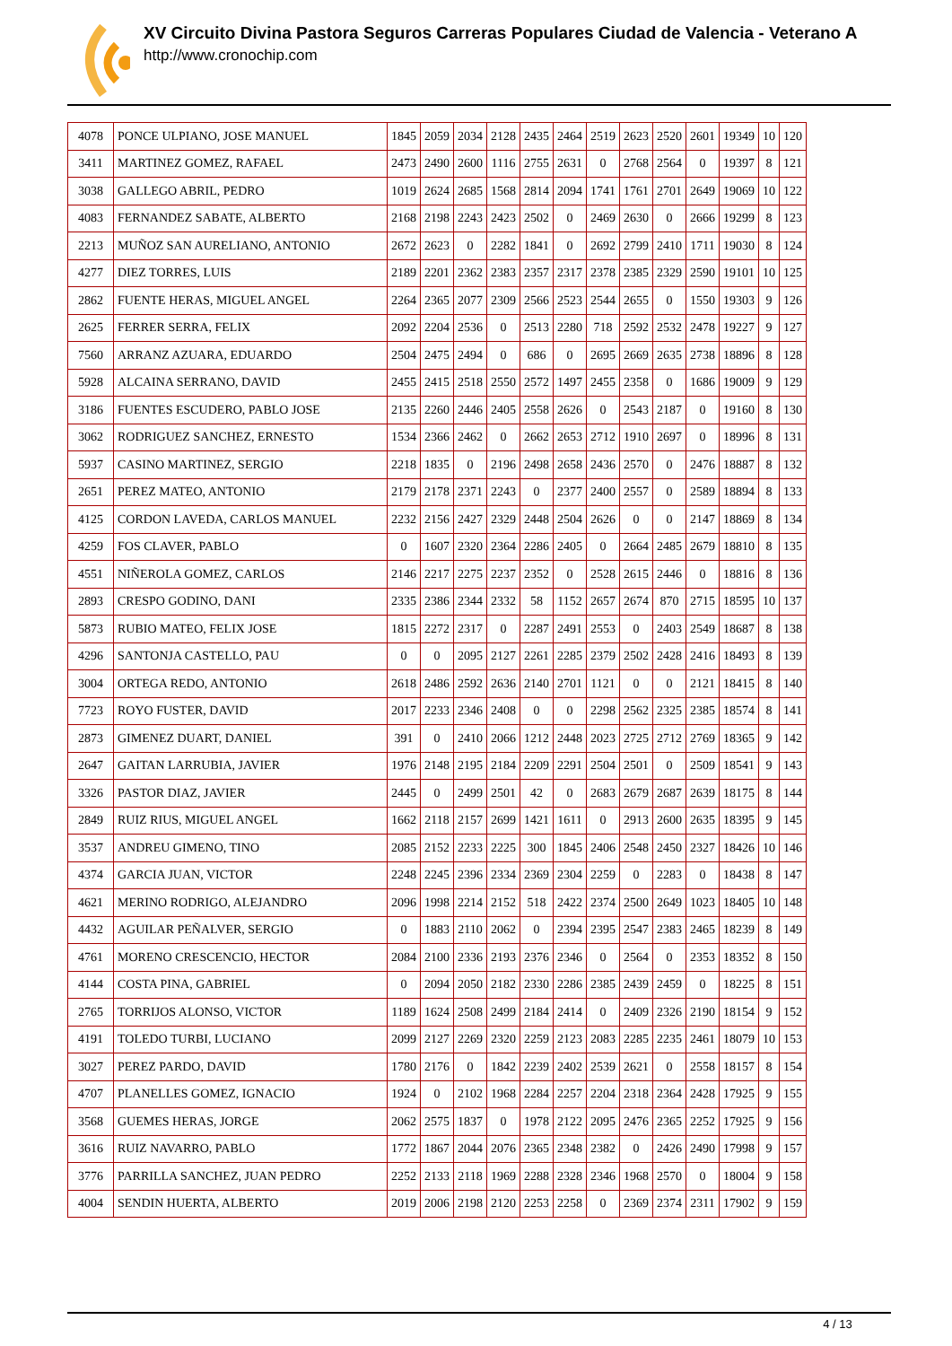XV Circuito Divina Pastora Seguros Carreras Populares Ciudad de Valencia - Veterano A
http://www.cronochip.com
| 4078 | PONCE ULPIANO, JOSE MANUEL | 1845 | 2059 | 2034 | 2128 | 2435 | 2464 | 2519 | 2623 | 2520 | 2601 | 19349 | 10 | 120 |
| 3411 | MARTINEZ GOMEZ, RAFAEL | 2473 | 2490 | 2600 | 1116 | 2755 | 2631 | 0 | 2768 | 2564 | 0 | 19397 | 8 | 121 |
| 3038 | GALLEGO ABRIL, PEDRO | 1019 | 2624 | 2685 | 1568 | 2814 | 2094 | 1741 | 1761 | 2701 | 2649 | 19069 | 10 | 122 |
| 4083 | FERNANDEZ SABATE, ALBERTO | 2168 | 2198 | 2243 | 2423 | 2502 | 0 | 2469 | 2630 | 0 | 2666 | 19299 | 8 | 123 |
| 2213 | MUÑOZ SAN AURELIANO, ANTONIO | 2672 | 2623 | 0 | 2282 | 1841 | 0 | 2692 | 2799 | 2410 | 1711 | 19030 | 8 | 124 |
| 4277 | DIEZ TORRES, LUIS | 2189 | 2201 | 2362 | 2383 | 2357 | 2317 | 2378 | 2385 | 2329 | 2590 | 19101 | 10 | 125 |
| 2862 | FUENTE HERAS, MIGUEL ANGEL | 2264 | 2365 | 2077 | 2309 | 2566 | 2523 | 2544 | 2655 | 0 | 1550 | 19303 | 9 | 126 |
| 2625 | FERRER SERRA, FELIX | 2092 | 2204 | 2536 | 0 | 2513 | 2280 | 718 | 2592 | 2532 | 2478 | 19227 | 9 | 127 |
| 7560 | ARRANZ AZUARA, EDUARDO | 2504 | 2475 | 2494 | 0 | 686 | 0 | 2695 | 2669 | 2635 | 2738 | 18896 | 8 | 128 |
| 5928 | ALCAINA SERRANO, DAVID | 2455 | 2415 | 2518 | 2550 | 2572 | 1497 | 2455 | 2358 | 0 | 1686 | 19009 | 9 | 129 |
| 3186 | FUENTES ESCUDERO, PABLO JOSE | 2135 | 2260 | 2446 | 2405 | 2558 | 2626 | 0 | 2543 | 2187 | 0 | 19160 | 8 | 130 |
| 3062 | RODRIGUEZ SANCHEZ, ERNESTO | 1534 | 2366 | 2462 | 0 | 2662 | 2653 | 2712 | 1910 | 2697 | 0 | 18996 | 8 | 131 |
| 5937 | CASINO MARTINEZ, SERGIO | 2218 | 1835 | 0 | 2196 | 2498 | 2658 | 2436 | 2570 | 0 | 2476 | 18887 | 8 | 132 |
| 2651 | PEREZ MATEO, ANTONIO | 2179 | 2178 | 2371 | 2243 | 0 | 2377 | 2400 | 2557 | 0 | 2589 | 18894 | 8 | 133 |
| 4125 | CORDON LAVEDA, CARLOS MANUEL | 2232 | 2156 | 2427 | 2329 | 2448 | 2504 | 2626 | 0 | 0 | 2147 | 18869 | 8 | 134 |
| 4259 | FOS CLAVER, PABLO | 0 | 1607 | 2320 | 2364 | 2286 | 2405 | 0 | 2664 | 2485 | 2679 | 18810 | 8 | 135 |
| 4551 | NIÑEROLA GOMEZ, CARLOS | 2146 | 2217 | 2275 | 2237 | 2352 | 0 | 2528 | 2615 | 2446 | 0 | 18816 | 8 | 136 |
| 2893 | CRESPO GODINO, DANI | 2335 | 2386 | 2344 | 2332 | 58 | 1152 | 2657 | 2674 | 870 | 2715 | 18595 | 10 | 137 |
| 5873 | RUBIO MATEO, FELIX JOSE | 1815 | 2272 | 2317 | 0 | 2287 | 2491 | 2553 | 0 | 2403 | 2549 | 18687 | 8 | 138 |
| 4296 | SANTONJA CASTELLO, PAU | 0 | 0 | 2095 | 2127 | 2261 | 2285 | 2379 | 2502 | 2428 | 2416 | 18493 | 8 | 139 |
| 3004 | ORTEGA REDO, ANTONIO | 2618 | 2486 | 2592 | 2636 | 2140 | 2701 | 1121 | 0 | 0 | 2121 | 18415 | 8 | 140 |
| 7723 | ROYO FUSTER, DAVID | 2017 | 2233 | 2346 | 2408 | 0 | 0 | 2298 | 2562 | 2325 | 2385 | 18574 | 8 | 141 |
| 2873 | GIMENEZ DUART, DANIEL | 391 | 0 | 2410 | 2066 | 1212 | 2448 | 2023 | 2725 | 2712 | 2769 | 18365 | 9 | 142 |
| 2647 | GAITAN LARRUBIA, JAVIER | 1976 | 2148 | 2195 | 2184 | 2209 | 2291 | 2504 | 2501 | 0 | 2509 | 18541 | 9 | 143 |
| 3326 | PASTOR DIAZ, JAVIER | 2445 | 0 | 2499 | 2501 | 42 | 0 | 2683 | 2679 | 2687 | 2639 | 18175 | 8 | 144 |
| 2849 | RUIZ RIUS, MIGUEL ANGEL | 1662 | 2118 | 2157 | 2699 | 1421 | 1611 | 0 | 2913 | 2600 | 2635 | 18395 | 9 | 145 |
| 3537 | ANDREU GIMENO, TINO | 2085 | 2152 | 2233 | 2225 | 300 | 1845 | 2406 | 2548 | 2450 | 2327 | 18426 | 10 | 146 |
| 4374 | GARCIA JUAN, VICTOR | 2248 | 2245 | 2396 | 2334 | 2369 | 2304 | 2259 | 0 | 2283 | 0 | 18438 | 8 | 147 |
| 4621 | MERINO RODRIGO, ALEJANDRO | 2096 | 1998 | 2214 | 2152 | 518 | 2422 | 2374 | 2500 | 2649 | 1023 | 18405 | 10 | 148 |
| 4432 | AGUILAR PEÑALVER, SERGIO | 0 | 1883 | 2110 | 2062 | 0 | 2394 | 2395 | 2547 | 2383 | 2465 | 18239 | 8 | 149 |
| 4761 | MORENO CRESCENCIO, HECTOR | 2084 | 2100 | 2336 | 2193 | 2376 | 2346 | 0 | 2564 | 0 | 2353 | 18352 | 8 | 150 |
| 4144 | COSTA PINA, GABRIEL | 0 | 2094 | 2050 | 2182 | 2330 | 2286 | 2385 | 2439 | 2459 | 0 | 18225 | 8 | 151 |
| 2765 | TORRIJOS ALONSO, VICTOR | 1189 | 1624 | 2508 | 2499 | 2184 | 2414 | 0 | 2409 | 2326 | 2190 | 18154 | 9 | 152 |
| 4191 | TOLEDO TURBI, LUCIANO | 2099 | 2127 | 2269 | 2320 | 2259 | 2123 | 2083 | 2285 | 2235 | 2461 | 18079 | 10 | 153 |
| 3027 | PEREZ PARDO, DAVID | 1780 | 2176 | 0 | 1842 | 2239 | 2402 | 2539 | 2621 | 0 | 2558 | 18157 | 8 | 154 |
| 4707 | PLANELLES GOMEZ, IGNACIO | 1924 | 0 | 2102 | 1968 | 2284 | 2257 | 2204 | 2318 | 2364 | 2428 | 17925 | 9 | 155 |
| 3568 | GUEMES HERAS, JORGE | 2062 | 2575 | 1837 | 0 | 1978 | 2122 | 2095 | 2476 | 2365 | 2252 | 17925 | 9 | 156 |
| 3616 | RUIZ NAVARRO, PABLO | 1772 | 1867 | 2044 | 2076 | 2365 | 2348 | 2382 | 0 | 2426 | 2490 | 17998 | 9 | 157 |
| 3776 | PARRILLA SANCHEZ, JUAN PEDRO | 2252 | 2133 | 2118 | 1969 | 2288 | 2328 | 2346 | 1968 | 2570 | 0 | 18004 | 9 | 158 |
| 4004 | SENDIN HUERTA, ALBERTO | 2019 | 2006 | 2198 | 2120 | 2253 | 2258 | 0 | 2369 | 2374 | 2311 | 17902 | 9 | 159 |
4 / 13